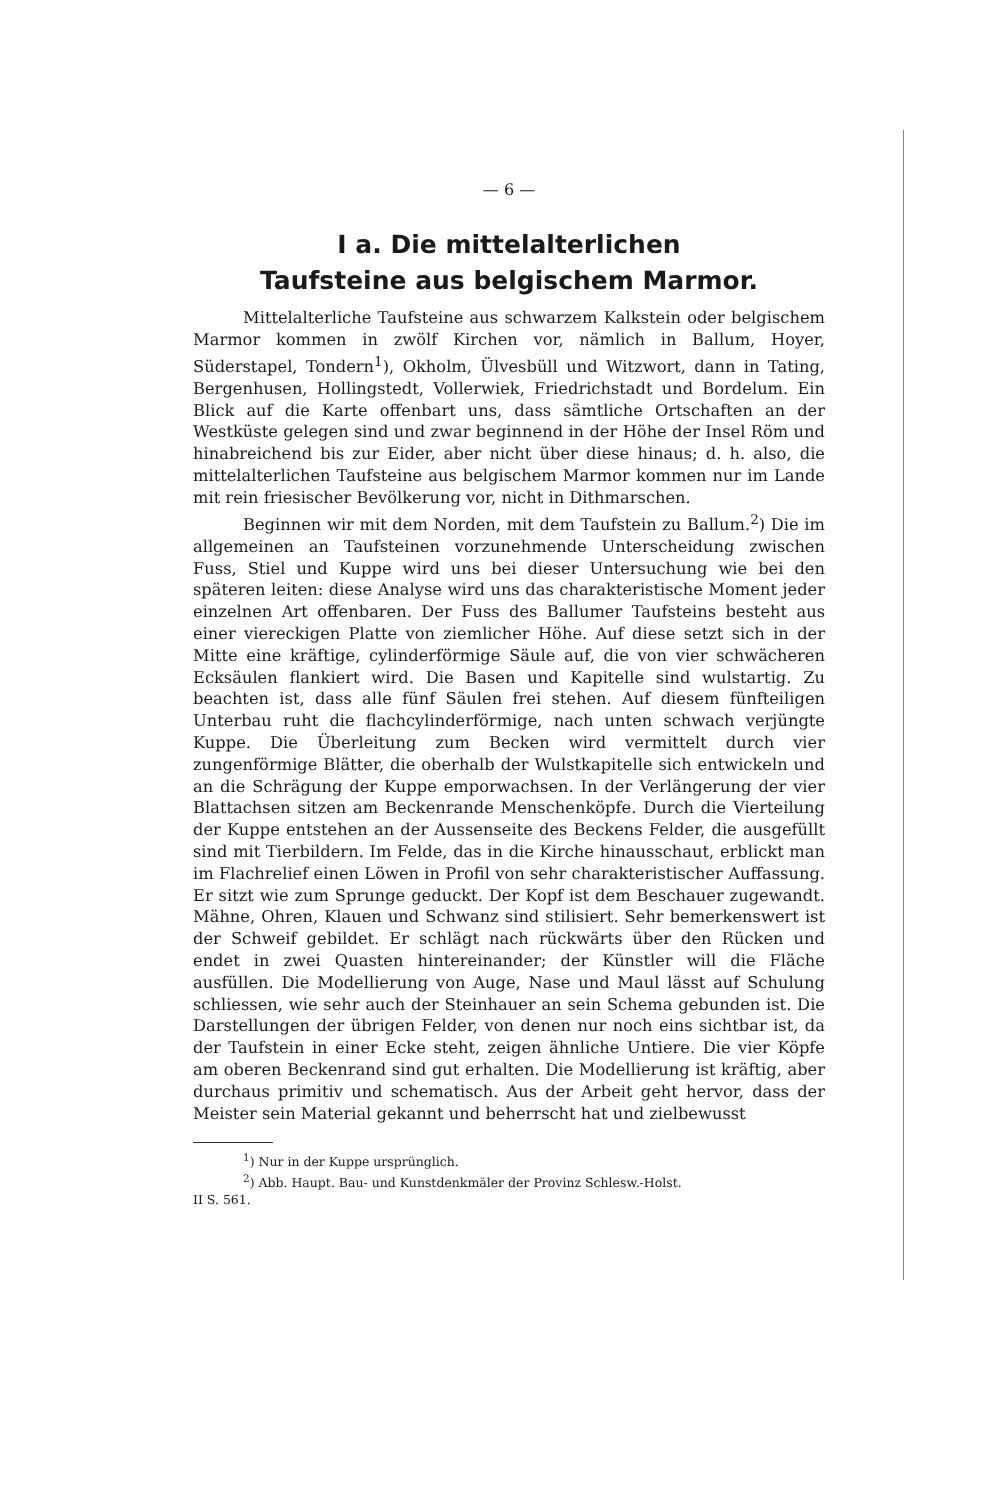— 6 —
I a. Die mittelalterlichen
Taufsteine aus belgischem Marmor.
Mittelalterliche Taufsteine aus schwarzem Kalkstein oder belgischem Marmor kommen in zwölf Kirchen vor, nämlich in Ballum, Hoyer, Süderstapel, Tondern<sup>1</sup>), Okholm, Ülvesbüll und Witzwort, dann in Tating, Bergenhusen, Hollingstedt, Vollerwiek, Friedrichstadt und Bordelum. Ein Blick auf die Karte offenbart uns, dass sämtliche Ortschaften an der Westküste gelegen sind und zwar beginnend in der Höhe der Insel Röm und hinabreichend bis zur Eider, aber nicht über diese hinaus; d. h. also, die mittelalterlichen Taufsteine aus belgischem Marmor kommen nur im Lande mit rein friesischer Bevölkerung vor, nicht in Dithmarschen.
Beginnen wir mit dem Norden, mit dem Taufstein zu Ballum.<sup>2</sup>) Die im allgemeinen an Taufsteinen vorzunehmende Unterscheidung zwischen Fuss, Stiel und Kuppe wird uns bei dieser Untersuchung wie bei den späteren leiten: diese Analyse wird uns das charakteristische Moment jeder einzelnen Art offenbaren. Der Fuss des Ballumer Taufsteins besteht aus einer viereckigen Platte von ziemlicher Höhe. Auf diese setzt sich in der Mitte eine kräftige, cylinderförmige Säule auf, die von vier schwächeren Ecksäulen flankiert wird. Die Basen und Kapitelle sind wulstartig. Zu beachten ist, dass alle fünf Säulen frei stehen. Auf diesem fünfteiligen Unterbau ruht die flachcylinderförmige, nach unten schwach verjüngte Kuppe. Die Überleitung zum Becken wird vermittelt durch vier zungenförmige Blätter, die oberhalb der Wulstkapitelle sich entwickeln und an die Schrägung der Kuppe emporwachsen. In der Verlängerung der vier Blattachsen sitzen am Beckenrande Menschenköpfe. Durch die Vierteilung der Kuppe entstehen an der Aussenseite des Beckens Felder, die ausgefüllt sind mit Tierbildern. Im Felde, das in die Kirche hinausschaut, erblickt man im Flachrelief einen Löwen in Profil von sehr charakteristischer Auffassung. Er sitzt wie zum Sprunge geduckt. Der Kopf ist dem Beschauer zugewandt. Mähne, Ohren, Klauen und Schwanz sind stilisiert. Sehr bemerkenswert ist der Schweif gebildet. Er schlägt nach rückwärts über den Rücken und endet in zwei Quasten hintereinander; der Künstler will die Fläche ausfüllen. Die Modellierung von Auge, Nase und Maul lässt auf Schulung schliessen, wie sehr auch der Steinhauer an sein Schema gebunden ist. Die Darstellungen der übrigen Felder, von denen nur noch eins sichtbar ist, da der Taufstein in einer Ecke steht, zeigen ähnliche Untiere. Die vier Köpfe am oberen Beckenrand sind gut erhalten. Die Modellierung ist kräftig, aber durchaus primitiv und schematisch. Aus der Arbeit geht hervor, dass der Meister sein Material gekannt und beherrscht hat und zielbewusst
<sup>1</sup>) Nur in der Kuppe ursprünglich.
<sup>2</sup>) Abb. Haupt. Bau- und Kunstdenkmäler der Provinz Schlesw.-Holst.
II S. 561.